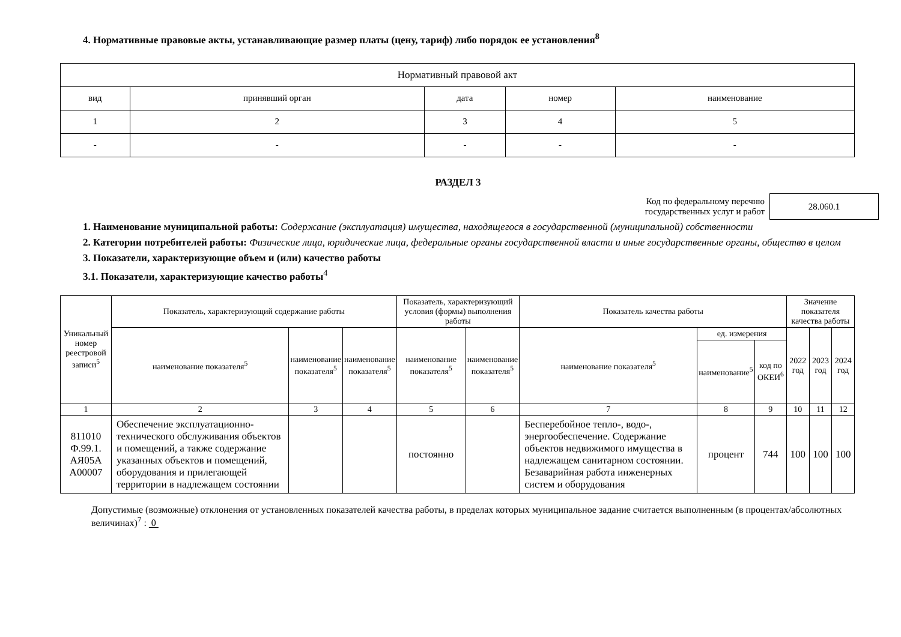4. Нормативные правовые акты, устанавливающие размер платы (цену, тариф) либо порядок ее установления<sup>8</sup>
| Нормативный правовой акт | | | | |
| --- | --- | --- | --- | --- |
| вид | принявший орган | дата | номер | наименование |
| 1 | 2 | 3 | 4 | 5 |
| - | - | - | - | - |
РАЗДЕЛ 3
Код по федеральному перечню
государственных услуг и работ
28.060.1
1. Наименование муниципальной работы: Содержание (эксплуатация) имущества, находящегося в государственной (муниципальной) собственности
2. Категории потребителей работы: Физические лица, юридические лица, федеральные органы государственной власти и иные государственные органы, общество в целом
3. Показатели, характеризующие объем и (или) качество работы
3.1. Показатели, характеризующие качество работы<sup>4</sup>
| Уникальный номер реестровой записи<sup>5</sup> | Показатель, характеризующий содержание работы | | | Показатель, характеризующий условия (формы) выполнения работы | | Показатель качества работы | | | Значение показателя качества работы | | |
| --- | --- | --- | --- | --- | --- | --- | --- | --- | --- | --- | --- |
| | наименование показателя<sup>5</sup> | наименование показателя<sup>5</sup> | наименование показателя<sup>5</sup> | наименование показателя<sup>5</sup> | наименование показателя<sup>5</sup> | наименование показателя<sup>5</sup> | ед. измерения | | 2022 год | 2023 год | 2024 год |
| | | | | | | | наименование<sup>5</sup> | код по ОКЕИ<sup>6</sup> | | | |
| 1 | 2 | 3 | 4 | 5 | 6 | 7 | 8 | 9 | 10 | 11 | 12 |
| 811010 Ф.99.1. АЯ05А А00007 | Обеспечение эксплуатационно-технического обслуживания объектов и помещений, а также содержание указанных объектов и помещений, оборудования и прилегающей территории в надлежащем состоянии | | | постоянно | | Бесперебойное тепло-, водо-, энергообеспечение. Содержание объектов недвижимого имущества в надлежащем санитарном состоянии. Безаварийная работа инженерных систем и оборудования | процент | 744 | 100 | 100 | 100 |
Допустимые (возможные) отклонения от установленных показателей качества работы, в пределах которых муниципальное задание считается выполненным (в процентах/абсолютных величинах)<sup>7</sup> : 0